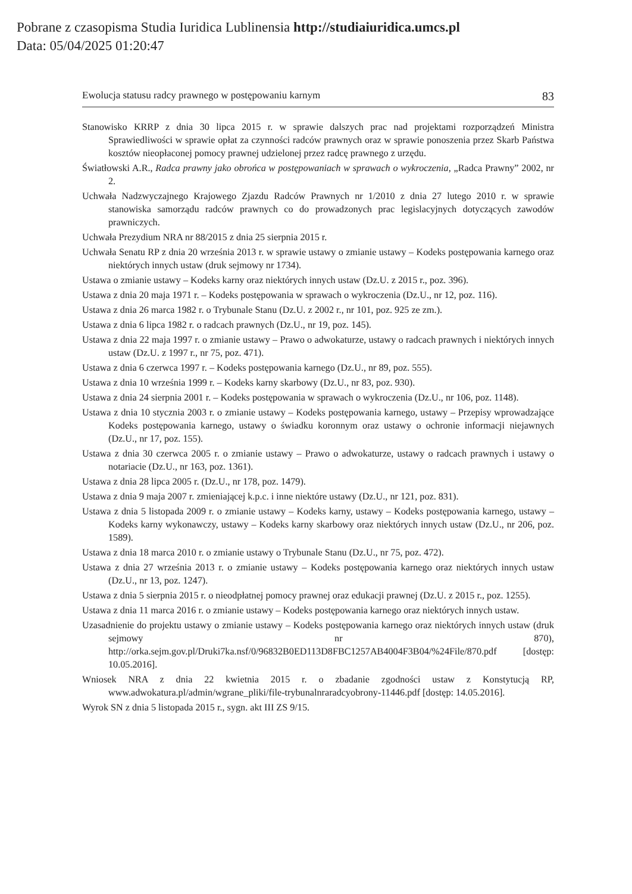Pobrane z czasopisma Studia Iuridica Lublinensia http://studiaiuridica.umcs.pl
Data: 05/04/2025 01:20:47
Ewolucja statusu radcy prawnego w postępowaniu karnym 83
Stanowisko KRRP z dnia 30 lipca 2015 r. w sprawie dalszych prac nad projektami rozporządzeń Ministra Sprawiedliwości w sprawie opłat za czynności radców prawnych oraz w sprawie ponoszenia przez Skarb Państwa kosztów nieopłaconej pomocy prawnej udzielonej przez radcę prawnego z urzędu.
Światłowski A.R., Radca prawny jako obrońca w postępowaniach w sprawach o wykroczenia, „Radca Prawny” 2002, nr 2.
Uchwała Nadzwyczajnego Krajowego Zjazdu Radców Prawnych nr 1/2010 z dnia 27 lutego 2010 r. w sprawie stanowiska samorządu radców prawnych co do prowadzonych prac legislacyjnych dotyczących zawodów prawniczych.
Uchwała Prezydium NRA nr 88/2015 z dnia 25 sierpnia 2015 r.
Uchwała Senatu RP z dnia 20 września 2013 r. w sprawie ustawy o zmianie ustawy – Kodeks postępowania karnego oraz niektórych innych ustaw (druk sejmowy nr 1734).
Ustawa o zmianie ustawy – Kodeks karny oraz niektórych innych ustaw (Dz.U. z 2015 r., poz. 396).
Ustawa z dnia 20 maja 1971 r. – Kodeks postępowania w sprawach o wykroczenia (Dz.U., nr 12, poz. 116).
Ustawa z dnia 26 marca 1982 r. o Trybunale Stanu (Dz.U. z 2002 r., nr 101, poz. 925 ze zm.).
Ustawa z dnia 6 lipca 1982 r. o radcach prawnych (Dz.U., nr 19, poz. 145).
Ustawa z dnia 22 maja 1997 r. o zmianie ustawy – Prawo o adwokaturze, ustawy o radcach prawnych i niektórych innych ustaw (Dz.U. z 1997 r., nr 75, poz. 471).
Ustawa z dnia 6 czerwca 1997 r. – Kodeks postępowania karnego (Dz.U., nr 89, poz. 555).
Ustawa z dnia 10 września 1999 r. – Kodeks karny skarbowy (Dz.U., nr 83, poz. 930).
Ustawa z dnia 24 sierpnia 2001 r. – Kodeks postępowania w sprawach o wykroczenia (Dz.U., nr 106, poz. 1148).
Ustawa z dnia 10 stycznia 2003 r. o zmianie ustawy – Kodeks postępowania karnego, ustawy – Przepisy wprowadzające Kodeks postępowania karnego, ustawy o świadku koronnym oraz ustawy o ochronie informacji niejawnych (Dz.U., nr 17, poz. 155).
Ustawa z dnia 30 czerwca 2005 r. o zmianie ustawy – Prawo o adwokaturze, ustawy o radcach prawnych i ustawy o notariacie (Dz.U., nr 163, poz. 1361).
Ustawa z dnia 28 lipca 2005 r. (Dz.U., nr 178, poz. 1479).
Ustawa z dnia 9 maja 2007 r. zmieniającej k.p.c. i inne niektóre ustawy (Dz.U., nr 121, poz. 831).
Ustawa z dnia 5 listopada 2009 r. o zmianie ustawy – Kodeks karny, ustawy – Kodeks postępowania karnego, ustawy – Kodeks karny wykonawczy, ustawy – Kodeks karny skarbowy oraz niektórych innych ustaw (Dz.U., nr 206, poz. 1589).
Ustawa z dnia 18 marca 2010 r. o zmianie ustawy o Trybunale Stanu (Dz.U., nr 75, poz. 472).
Ustawa z dnia 27 września 2013 r. o zmianie ustawy – Kodeks postępowania karnego oraz niektórych innych ustaw (Dz.U., nr 13, poz. 1247).
Ustawa z dnia 5 sierpnia 2015 r. o nieodpłatnej pomocy prawnej oraz edukacji prawnej (Dz.U. z 2015 r., poz. 1255).
Ustawa z dnia 11 marca 2016 r. o zmianie ustawy – Kodeks postępowania karnego oraz niektórych innych ustaw.
Uzasadnienie do projektu ustawy o zmianie ustawy – Kodeks postępowania karnego oraz niektórych innych ustaw (druk sejmowy nr 870), http://orka.sejm.gov.pl/Druki7ka.nsf/0/96832B0ED113D8FBC1257AB4004F3B04/%24File/870.pdf [dostęp: 10.05.2016].
Wniosek NRA z dnia 22 kwietnia 2015 r. o zbadanie zgodności ustaw z Konstytucją RP, www.adwokatura.pl/admin/wgrane_pliki/file-trybunalnraradcyobrony-11446.pdf [dostęp: 14.05.2016].
Wyrok SN z dnia 5 listopada 2015 r., sygn. akt III ZS 9/15.